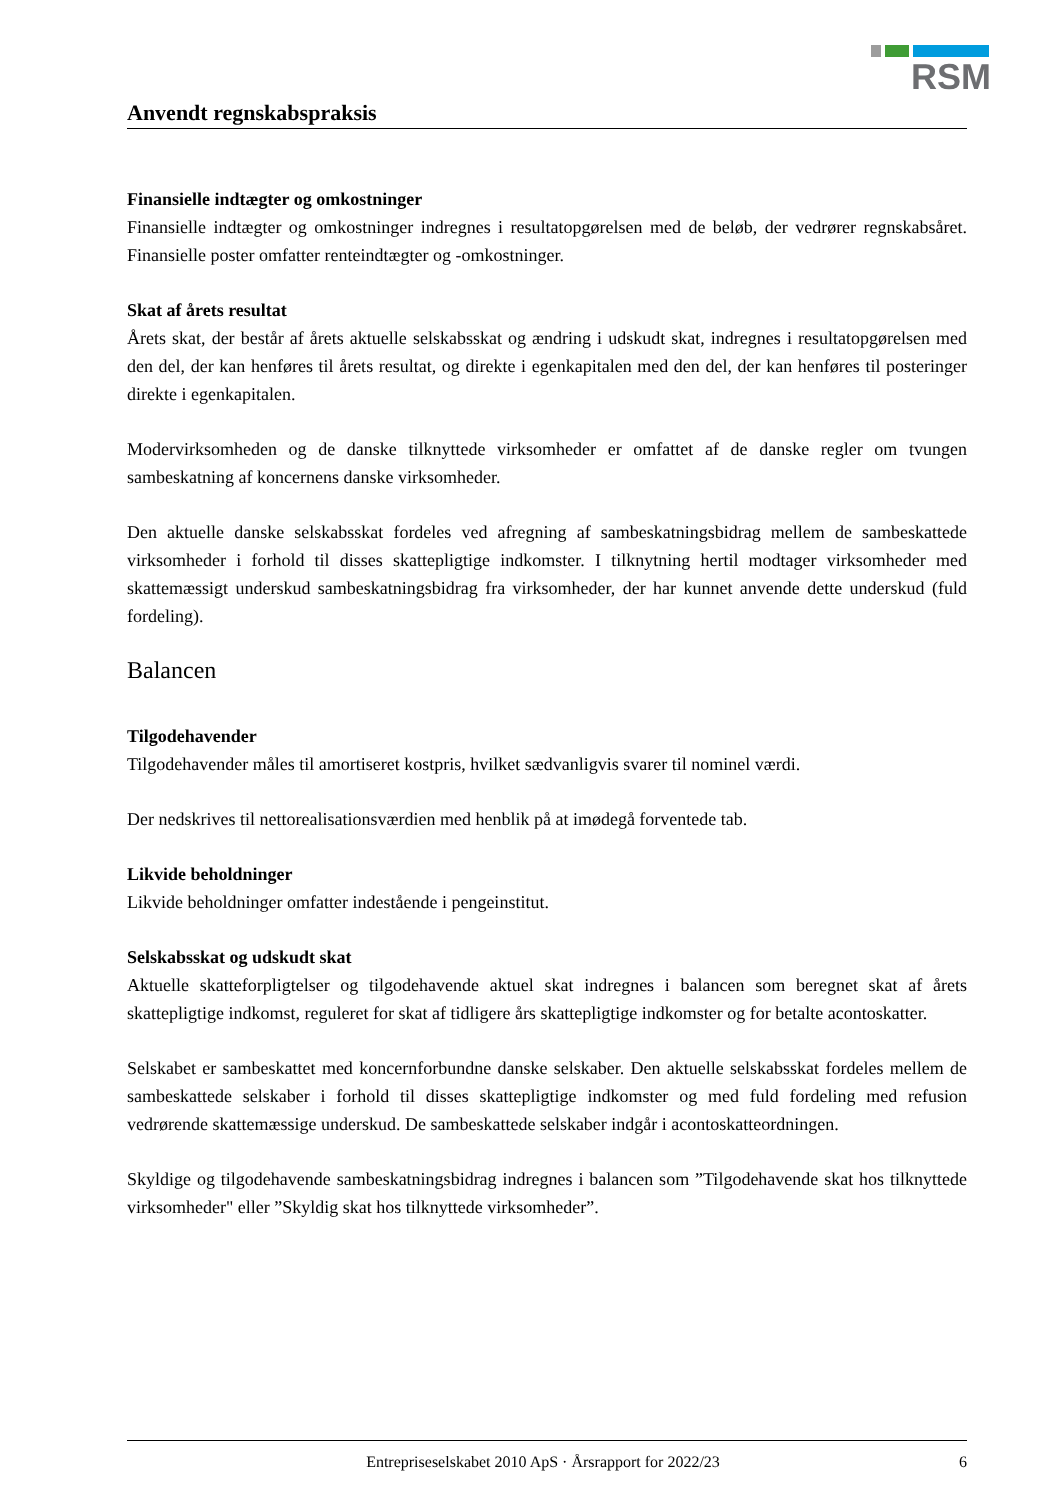RSM
Anvendt regnskabspraksis
Finansielle indtægter og omkostninger
Finansielle indtægter og omkostninger indregnes i resultatopgørelsen med de beløb, der vedrører regnskabsåret. Finansielle poster omfatter renteindtægter og -omkostninger.
Skat af årets resultat
Årets skat, der består af årets aktuelle selskabsskat og ændring i udskudt skat, indregnes i resultatopgørelsen med den del, der kan henføres til årets resultat, og direkte i egenkapitalen med den del, der kan henføres til posteringer direkte i egenkapitalen.
Modervirksomheden og de danske tilknyttede virksomheder er omfattet af de danske regler om tvungen sambeskatning af koncernens danske virksomheder.
Den aktuelle danske selskabsskat fordeles ved afregning af sambeskatningsbidrag mellem de sambeskattede virksomheder i forhold til disses skattepligtige indkomster. I tilknytning hertil modtager virksomheder med skattemæssigt underskud sambeskatningsbidrag fra virksomheder, der har kunnet anvende dette underskud (fuld fordeling).
Balancen
Tilgodehavender
Tilgodehavender måles til amortiseret kostpris, hvilket sædvanligvis svarer til nominel værdi.
Der nedskrives til nettorealisationsværdien med henblik på at imødegå forventede tab.
Likvide beholdninger
Likvide beholdninger omfatter indestående i pengeinstitut.
Selskabsskat og udskudt skat
Aktuelle skatteforpligtelser og tilgodehavende aktuel skat indregnes i balancen som beregnet skat af årets skattepligtige indkomst, reguleret for skat af tidligere års skattepligtige indkomster og for betalte acontoskatter.
Selskabet er sambeskattet med koncernforbundne danske selskaber. Den aktuelle selskabsskat fordeles mellem de sambeskattede selskaber i forhold til disses skattepligtige indkomster og med fuld fordeling med refusion vedrørende skattemæssige underskud. De sambeskattede selskaber indgår i acontoskatteordningen.
Skyldige og tilgodehavende sambeskatningsbidrag indregnes i balancen som ”Tilgodehavende skat hos tilknyttede virksomheder" eller ”Skyldig skat hos tilknyttede virksomheder”.
Entrepriseselskabet 2010 ApS · Årsrapport for 2022/23 6